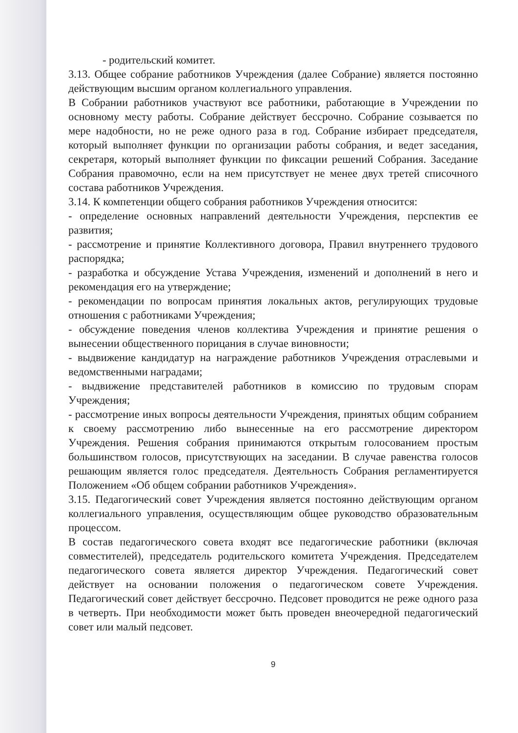- родительский комитет.
3.13. Общее собрание работников Учреждения (далее Собрание) является постоянно действующим высшим органом коллегиального управления.
В Собрании работников участвуют все работники, работающие в Учреждении по основному месту работы. Собрание действует бессрочно. Собрание созывается по мере надобности, но не реже одного раза в год. Собрание избирает председателя, который выполняет функции по организации работы собрания, и ведет заседания, секретаря, который выполняет функции по фиксации решений Собрания. Заседание Собрания правомочно, если на нем присутствует не менее двух третей списочного состава работников Учреждения.
3.14. К компетенции общего собрания работников Учреждения относится:
- определение основных направлений деятельности Учреждения, перспектив ее развития;
- рассмотрение и принятие Коллективного договора, Правил внутреннего трудового распорядка;
- разработка и обсуждение Устава Учреждения, изменений и дополнений в него и рекомендация его на утверждение;
- рекомендации по вопросам принятия локальных актов, регулирующих трудовые отношения с работниками Учреждения;
- обсуждение поведения членов коллектива Учреждения и принятие решения о вынесении общественного порицания в случае виновности;
- выдвижение кандидатур на награждение работников Учреждения отраслевыми и ведомственными наградами;
- выдвижение представителей работников в комиссию по трудовым спорам Учреждения;
- рассмотрение иных вопросы деятельности Учреждения, принятых общим собранием к своему рассмотрению либо вынесенные на его рассмотрение директором Учреждения. Решения собрания принимаются открытым голосованием простым большинством голосов, присутствующих на заседании. В случае равенства голосов решающим является голос председателя. Деятельность Собрания регламентируется Положением «Об общем собрании работников Учреждения».
3.15. Педагогический совет Учреждения является постоянно действующим органом коллегиального управления, осуществляющим общее руководство образовательным процессом.
В состав педагогического совета входят все педагогические работники (включая совместителей), председатель родительского комитета Учреждения. Председателем педагогического совета является директор Учреждения. Педагогический совет действует на основании положения о педагогическом совете Учреждения. Педагогический совет действует бессрочно. Педсовет проводится не реже одного раза в четверть. При необходимости может быть проведен внеочередной педагогический совет или малый педсовет.
9